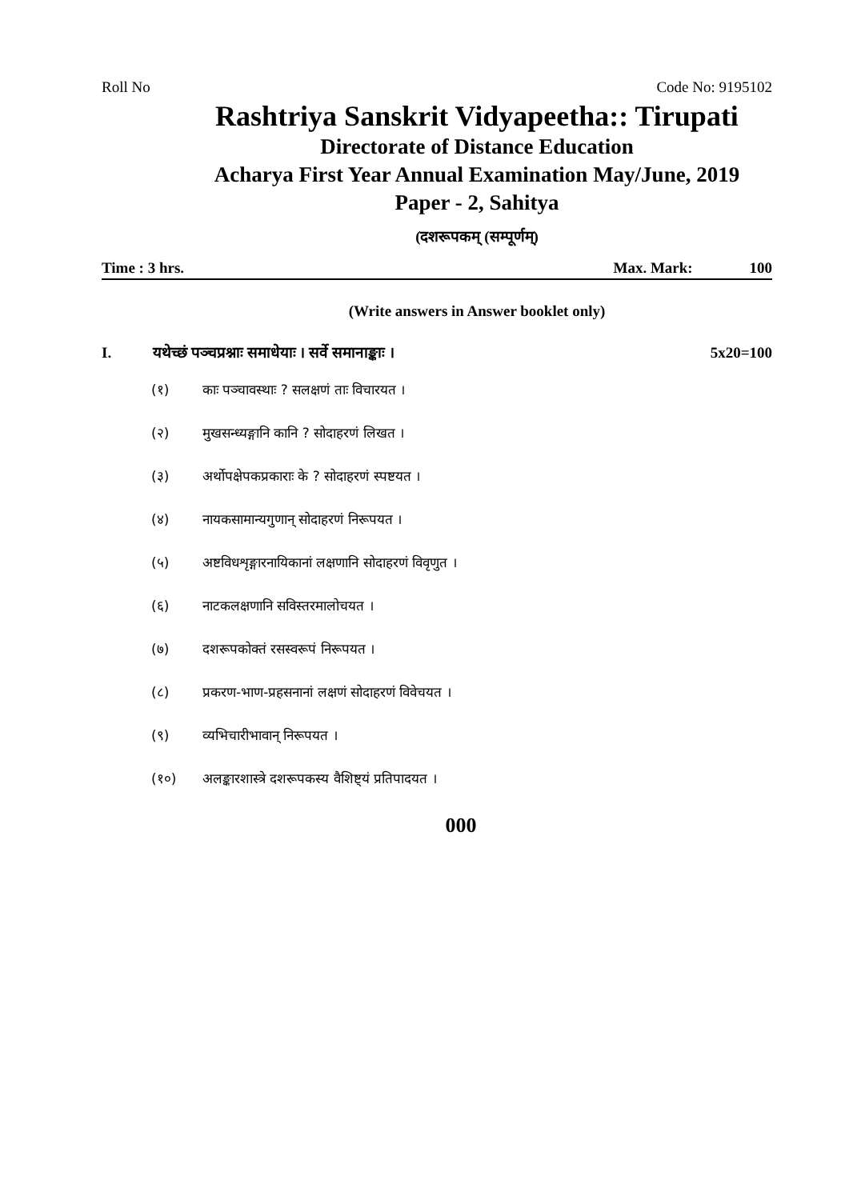Roll No Code No: 9195102
Rashtriya Sanskrit Vidyapeetha:: Tirupati
Directorate of Distance Education
Acharya First Year Annual Examination May/June, 2019
Paper - 2, Sahitya
(दशरूपकम् (सम्पूर्णम्)
Time : 3 hrs. Max. Mark: 100
(Write answers in Answer booklet only)
I. यथेच्छं पञ्चप्रश्नाः समाधेयाः । सर्वे समानाङ्काः । 5x20=100
(१) काः पञ्चावस्थाः ? सलक्षणं ताः विचारयत ।
(२) मुखसन्ध्यङ्गानि कानि ? सोदाहरणं लिखत ।
(३) अर्थोपक्षेपकप्रकाराः के ? सोदाहरणं स्पष्टयत ।
(४) नायकसामान्यगुणान् सोदाहरणं निरूपयत ।
(५) अष्टविधशृङ्गारनायिकानां लक्षणानि सोदाहरणं विवृणुत ।
(६) नाटकलक्षणानि सविस्तरमालोचयत ।
(७) दशरूपकोक्तं रसस्वरूपं निरूपयत ।
(८) प्रकरण-भाण-प्रहसनानां लक्षणं सोदाहरणं विवेचयत ।
(९) व्यभिचारीभावान् निरूपयत ।
(१०) अलङ्कारशास्त्रे दशरूपकस्य वैशिष्ट्यं प्रतिपादयत ।
000